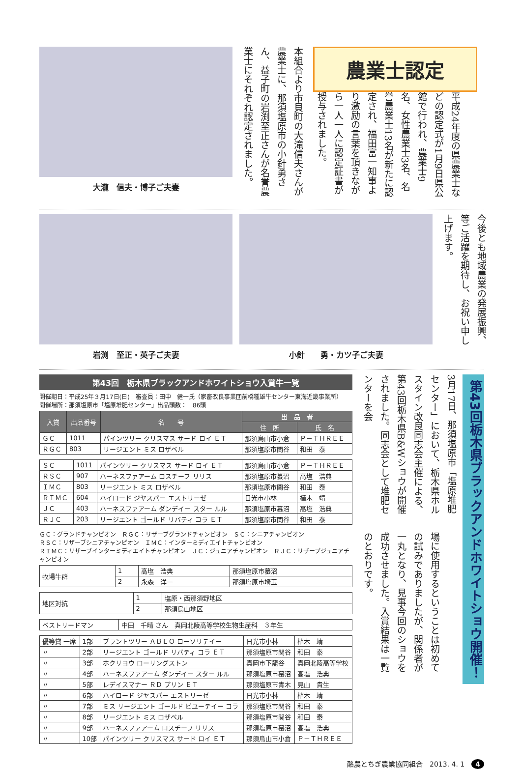大瀧　信夫・博子ご夫妻
本組合より市貝町の大滝信夫さんが農業士に、那須塩原市の小針勇さん、益子町の岩渕至正さんが名誉農業士にそれぞれ認定されました。
農業士認定
平成24年度の県農業士などの認定式が1月9日県公館で行われ、農業士9名、女性農業士3名、名誉農業士13名が新たに認定され、福田富一知事より激励の言葉を頂きながら一人一人に認定証書が授与されました。
岩渕　至正・英子ご夫妻 小針　　勇・カツ子ご夫妻
今後とも地域農業の発展振興、等ご活躍を期待し、お祝い申し上げます。
第43回　栃木県ブラックアンドホワイトショウ入賞牛一覧
開催期日：平成25年３月17日(日)　審査員：田中　健一氏（家畜改良事業団前橋種雄牛センター東海近畿事業所）
開催場所：那須塩原市「塩原堆肥センター」出品頭数：　86頭
| 入賞 | 出品番号 | 名 号 | 出 品 者 | |
| --- | --- | --- | --- | --- |
| | | | 住 所 | 氏 名 |
| ＧＣ | 1011 | パインツリー クリスマス サード ロイ ＥＴ | 那須烏山市小倉 | Ｐ－ＴＨＲＥＥ |
| ＲＧＣ | 803 | リージエント ミス ロザベル | 那須塩原市関谷 | 和田 泰 |
| ＳＣ | 1011 | パインツリー クリスマス サード ロイ ＥＴ | 那須烏山市小倉 | Ｐ－ＴＨＲＥＥ |
| ＲＳＣ | 907 | ハーネスファアーム ロスチーフ リリス | 那須塩原市蟇沼 | 高塩 浩典 |
| ＩＭＣ | 803 | リージエント ミス ロザベル | 那須塩原市関谷 | 和田 泰 |
| ＲＩＭＣ | 604 | ハイロード ジヤスパー エストリーゼ | 日光市小林 | 植木 靖 |
| ＪＣ | 403 | ハーネスファアーム ダンデイー スター ルル | 那須塩原市蟇沼 | 高塩 浩典 |
| ＲＪＣ | 203 | リージエント ゴールド リバティ コラ ＥＴ | 那須塩原市関谷 | 和田 泰 |
ＧＣ：グランドチャンピオン　ＲＧＣ：リザーブグランドチャンピオン　ＳＣ：シニアチャンピオン
ＲＳＣ：リザーブシニアチャンピオン　ＩＭＣ：インターミディエイトチャンピオン
ＲＩＭＣ：リザーブインターミディエイトチャンピオン　ＪＣ：ジュニアチャンピオン　ＲＪＣ：リザーブジュニアチャンピオン
| 牧場牛群 | 1 | 高塩 浩典 | 那須塩原市蟇沼 |
| | 2 | 永森 洋一 | 那須塩原市埼玉 |
| 地区対抗 | 1 | 塩原・西那須野地区 |
| | 2 | 那須烏山地区 |
| ベストリードマン | 中田 千晴 さん 真岡北陵高等学校生物生産科 ３年生 |
| 優等賞 一席 | 1部 | プラントツリー ＡＢＥＯ ローソリテイー | 日光市小林 | 植木 靖 |
| 〃 | 2部 | リージエント ゴールド リバティ コラ ＥＴ | 那須塩原市関谷 | 和田 泰 |
| 〃 | 3部 | ホクリヨウ ローリングストン | 真岡市下籠谷 | 真岡北陵高等学校 |
| 〃 | 4部 | ハーネスファアーム ダンデイー スター ルル | 那須塩原市蟇沼 | 高塩 浩典 |
| 〃 | 5部 | レデイスマナー ＲＤ プリン ＥＴ | 那須塩原市青木 | 見山 貴生 |
| 〃 | 6部 | ハイロード ジヤスパー エストリーゼ | 日光市小林 | 植木 靖 |
| 〃 | 7部 | ミス リージエント ゴールド ビユーテイー コラ | 那須塩原市関谷 | 和田 泰 |
| 〃 | 8部 | リージエント ミス ロザベル | 那須塩原市関谷 | 和田 泰 |
| 〃 | 9部 | ハーネスファアーム ロスチーフ リリス | 那須塩原市蟇沼 | 高塩 浩典 |
| 〃 | 10部 | パインツリー クリスマス サード ロイ ＥＴ | 那須烏山市小倉 | Ｐ－ＴＨＲＥＥ |
第43回栃木県ブラックアンドホワイトショウ開催！
3月17日、那須塩原市「塩原堆肥センター」において、栃木県ホルスタイン改良同志会主催による、第43回栃木県B&Wショウが開催されました。同志会として堆肥センターを会
場に使用するということは初めての試みでありましたが、関係者が一丸となり、見事今回のショウを成功させました。入賞結果は一覧のとおりです。
酪農とちぎ農業協同組合　2013. 4. 1　4